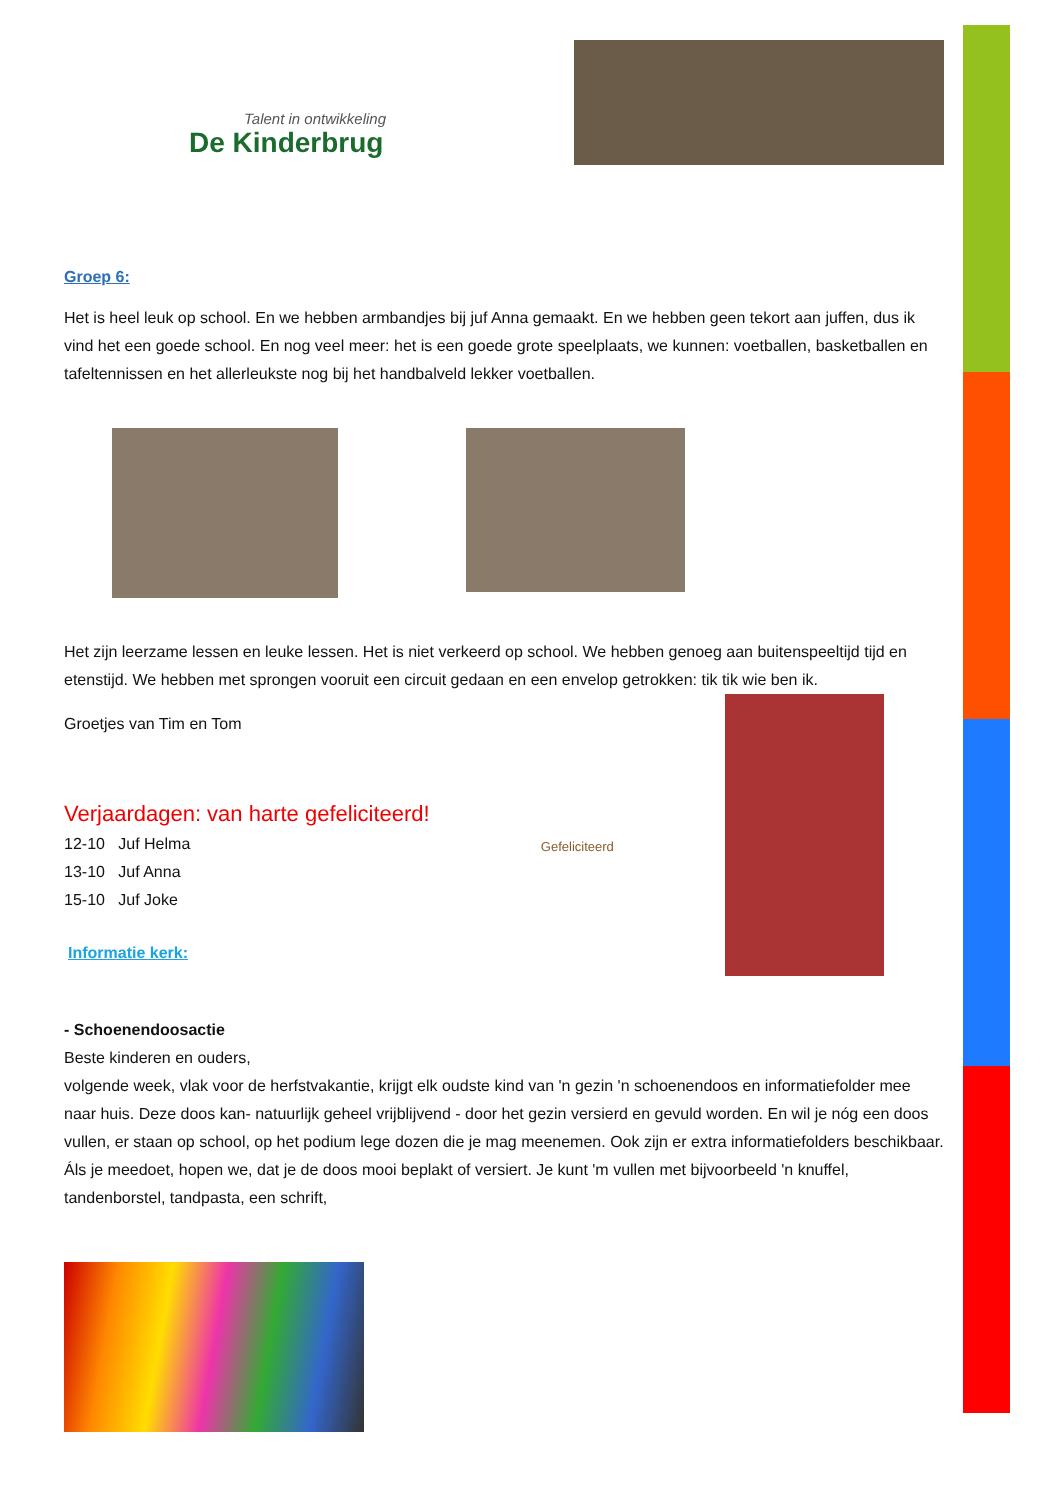Talent in ontwikkeling
De Kinderbrug
Groep 6:
Het is heel leuk op school. En we hebben armbandjes bij juf Anna gemaakt. En we hebben geen tekort aan juffen, dus ik vind het een goede school. En nog veel meer: het is een goede grote speelplaats, we kunnen: voetballen, basketballen en tafeltennissen en het allerleukste nog bij het handbalveld lekker voetballen.
Het zijn leerzame lessen en leuke lessen. Het is niet verkeerd op school. We hebben genoeg aan buitenspeeltijd tijd en etenstijd. We hebben met sprongen vooruit een circuit gedaan en een envelop getrokken: tik tik wie ben ik.
Groetjes van Tim en Tom
Verjaardagen: van harte gefeliciteerd!
12-10 Juf Helma
13-10 Juf Anna
15-10 Juf Joke
Informatie kerk:
Gefeliciteerd
- Schoenendoosactie
Beste kinderen en ouders,
volgende week, vlak voor de herfstvakantie, krijgt elk oudste kind van 'n gezin 'n schoenendoos en informatiefolder mee naar huis. Deze doos kan- natuurlijk geheel vrijblijvend - door het gezin versierd en gevuld worden. En wil je nóg een doos vullen, er staan op school, op het podium lege dozen die je mag meenemen. Ook zijn er extra informatiefolders beschikbaar. Áls je meedoet, hopen we, dat je de doos mooi beplakt of versiert. Je kunt 'm vullen met bijvoorbeeld 'n knuffel, tandenborstel, tandpasta, een schrift,